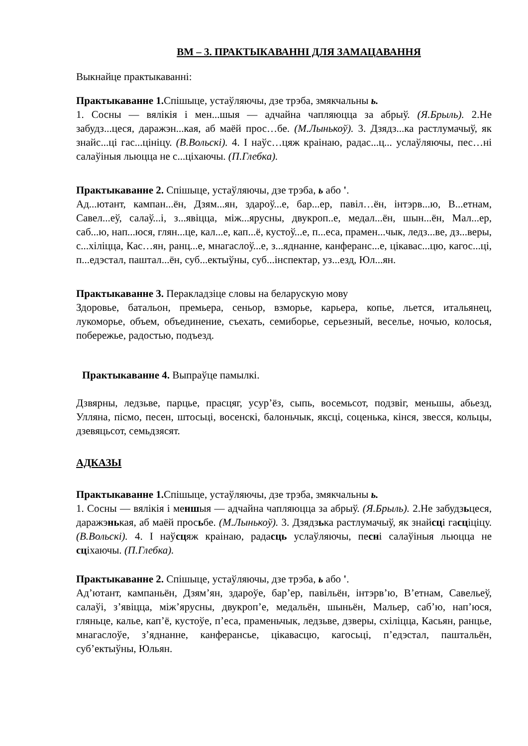ВМ – 3. ПРАКТЫКАВАННІ ДЛЯ ЗАМАЦАВАННЯ
Выкнайце практыкаванні:
Практыкаванне 1. Спішыце, устаўляючы, дзе трэба, змякчальны ь.
1. Сосны — вялікія і мен...шыя — адчайна чапляюцца за абрыў. (Я.Брыль). 2.Не забудз...цеся, даражэн...кая, аб маёй прос…бе. (М.Лынькоў). 3. Дзядз...ка растлумачыў, як знайс...ці гас...цініцу. (В.Вольскі). 4. І наўс…цяж краінаю, радас...ц... услаўляючы, пес…ні салаўіныя льюцца не с...ціхаючы. (П.Глебка).
Практыкаванне 2. Спішыце, устаўляючы, дзе трэба, ь або '.
Ад...ютант, кампан...ён, Дзям...ян, здароў...е, бар...ер, павіл…ён, інтэрв...ю, В...етнам, Савел...еў, салаў...і, з...явіцца, між...ярусны, двукроп..е, медал...ён, шын...ён, Мал...ер, саб...ю, нап...юся, глян...це, кал...е, кап...ё, кустоў...е, п...еса, прамен...чык, ледз...ве, дз...веры, с...хіліцца, Кас…ян, ранц...е, мнагаслоў...е, з...яднанне, канферанс...е, цікавас...цю, кагос...ці, п...едэстал, паштал...ён, суб...ектыўны, суб...інспектар, уз...езд, Юл...ян.
Практыкаванне 3. Перакладзіце словы на беларускую мову
Здоровье, батальон, премьера, сеньор, взморье, карьера, копье, льется, итальянец, лукоморье, объем, объединение, съехать, семиборье, серьезный, веселье, ночью, колосья, побережье, радостью, подъезд.
Практыкаванне 4. Выпраўце памылкі.
Дзвярны, ледзьве, парцье, прасцяг, усур’ёз, сыпь, восемьсот, подзвіг, меньшы, абьезд, Улляна, пісмо, песен, штосьці, восенскі, балоньчык, яксці, соценька, кінся, звесся, кольцы, дзевяцьсот, семьдзясят.
АДКАЗЫ
Практыкаванне 1. Спішыце, устаўляючы, дзе трэба, змякчальны ь.
1. Сосны — вялікія і меншыя — адчайна чапляюцца за абрыў. (Я.Брыль). 2.Не забудзьцеся, даражэнькая, аб маёй просьбе. (М.Лынькоў). 3. Дзядзька растлумачыў, як знайсці гасціціцу. (В.Вольскі). 4. І наўсцяж краінаю, радасць услаўляючы, песні салаўіныя льюцца не сціхаючы. (П.Глебка).
Практыкаванне 2. Спішыце, устаўляючы, дзе трэба, ь або '.
Ад’ютант, кампаньён, Дзям’ян, здароўе, бар’ер, павільён, інтэрв’ю, В’етнам, Савельеў, салаўі, з’явіцца, між’ярусны, двукроп’е, медальён, шыньён, Мальер, саб’ю, нап’юся, гляньце, калье, кап’ё, кустоўе, п’еса, праменьчык, ледзьве, дзверы, схіліцца, Касьян, ранцье, мнагаслоўе, з’яднанне, канферансье, цікавасцю, кагосьці, п’едэстал, паштальён, суб’ектыўны, Юльян.